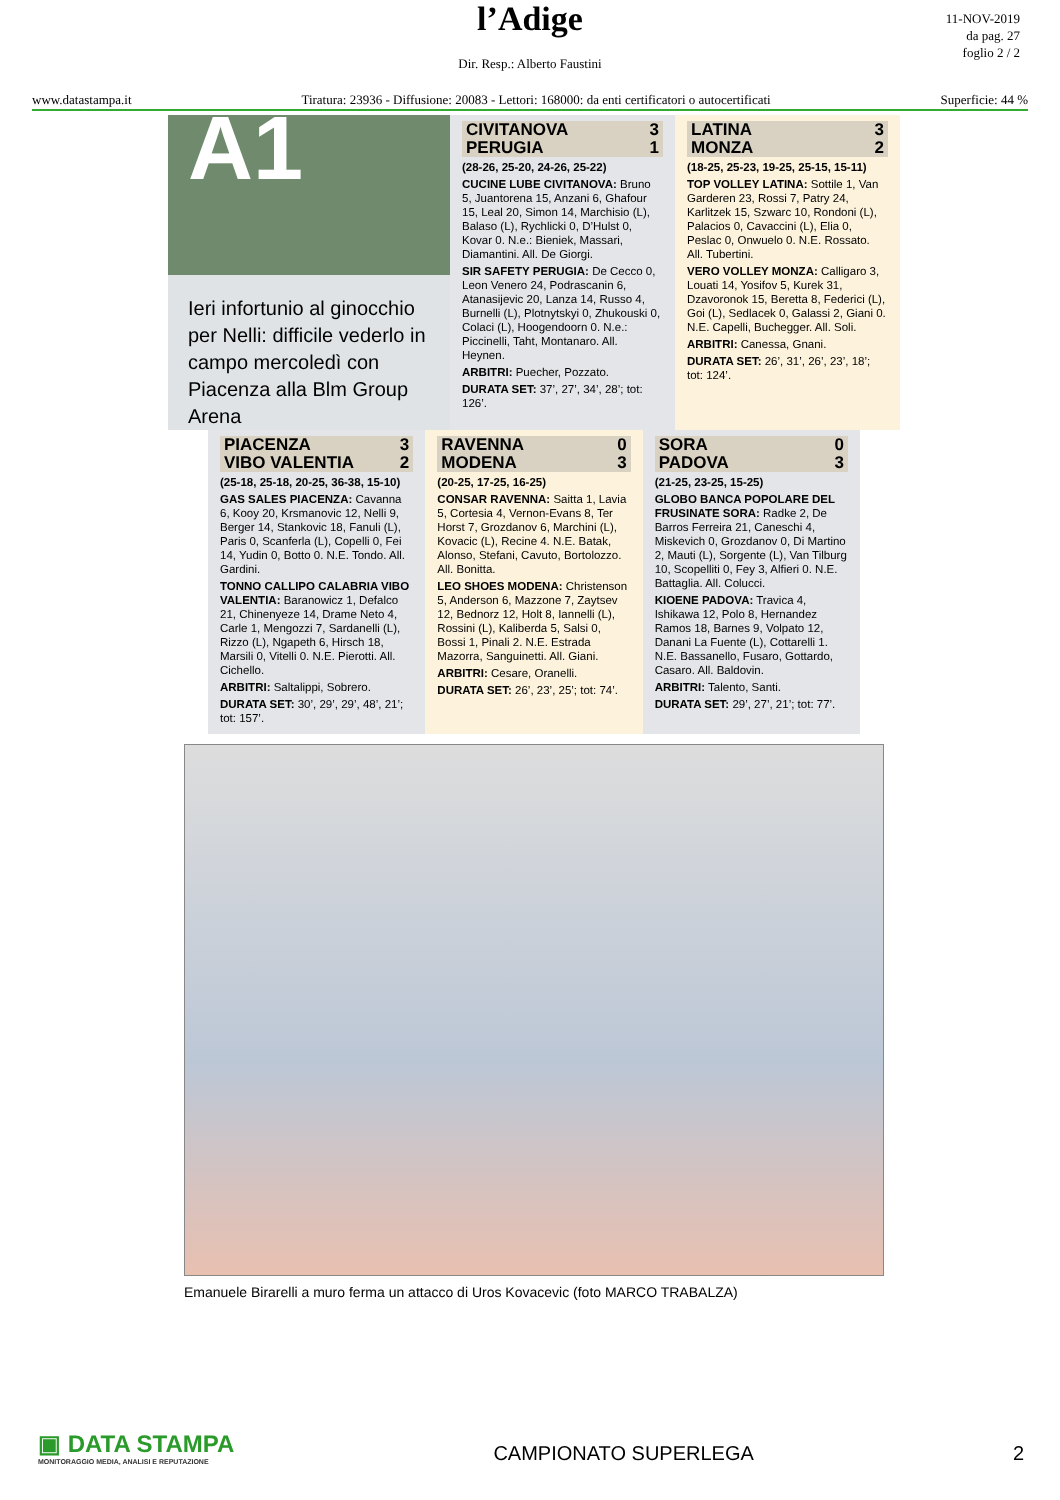l’Adige
Dir. Resp.: Alberto Faustini
11-NOV-2019
da pag. 27
foglio 2 / 2
www.datastampa.it Tiratura: 23936 - Diffusione: 20083 - Lettori: 168000: da enti certificatori o autocertificati Superficie: 44 %
A1
Ieri infortunio al ginocchio per Nelli: difficile vederlo in campo mercoledì con Piacenza alla Blm Group Arena
| CIVITANOVA | 3 |
| PERUGIA | 1 |
(28-26, 25-20, 24-26, 25-22)
CUCINE LUBE CIVITANOVA: Bruno 5, Juantorena 15, Anzani 6, Ghafour 15, Leal 20, Simon 14, Marchisio (L), Balaso (L), Rychlicki 0, D’Hulst 0, Kovar 0. N.e.: Bieniek, Massari, Diamantini. All. De Giorgi.
SIR SAFETY PERUGIA: De Cecco 0, Leon Venero 24, Podrascanin 6, Atanasijevic 20, Lanza 14, Russo 4, Burnelli (L), Plotnytskyi 0, Zhukouski 0, Colaci (L), Hoogendoorn 0. N.e.: Piccinelli, Taht, Montanaro. All. Heynen.
ARBITRI: Puecher, Pozzato.
DURATA SET: 37’, 27’, 34’, 28’; tot: 126’.
| LATINA | 3 |
| MONZA | 2 |
(18-25, 25-23, 19-25, 25-15, 15-11)
TOP VOLLEY LATINA: Sottile 1, Van Garderen 23, Rossi 7, Patry 24, Karlitzek 15, Szwarc 10, Rondoni (L), Palacios 0, Cavaccini (L), Elia 0, Peslac 0, Onwuelo 0. N.E. Rossato. All. Tubertini.
VERO VOLLEY MONZA: Calligaro 3, Louati 14, Yosifov 5, Kurek 31, Dzavoronok 15, Beretta 8, Federici (L), Goi (L), Sedlacek 0, Galassi 2, Giani 0. N.E. Capelli, Buchegger. All. Soli.
ARBITRI: Canessa, Gnani.
DURATA SET: 26’, 31’, 26’, 23’, 18’; tot: 124’.
| PIACENZA | 3 |
| VIBO VALENTIA | 2 |
(25-18, 25-18, 20-25, 36-38, 15-10)
GAS SALES PIACENZA: Cavanna 6, Kooy 20, Krsmanovic 12, Nelli 9, Berger 14, Stankovic 18, Fanuli (L), Paris 0, Scanferla (L), Copelli 0, Fei 14, Yudin 0, Botto 0. N.E. Tondo. All. Gardini.
TONNO CALLIPO CALABRIA VIBO VALENTIA: Baranowicz 1, Defalco 21, Chinenyeze 14, Drame Neto 4, Carle 1, Mengozzi 7, Sardanelli (L), Rizzo (L), Ngapeth 6, Hirsch 18, Marsili 0, Vitelli 0. N.E. Pierotti. All. Cichello.
ARBITRI: Saltalippi, Sobrero.
DURATA SET: 30’, 29’, 29’, 48’, 21’; tot: 157’.
| RAVENNA | 0 |
| MODENA | 3 |
(20-25, 17-25, 16-25)
CONSAR RAVENNA: Saitta 1, Lavia 5, Cortesia 4, Vernon-Evans 8, Ter Horst 7, Grozdanov 6, Marchini (L), Kovacic (L), Recine 4. N.E. Batak, Alonso, Stefani, Cavuto, Bortolozzo. All. Bonitta.
LEO SHOES MODENA: Christenson 5, Anderson 6, Mazzone 7, Zaytsev 12, Bednorz 12, Holt 8, Iannelli (L), Rossini (L), Kaliberda 5, Salsi 0, Bossi 1, Pinali 2. N.E. Estrada Mazorra, Sanguinetti. All. Giani.
ARBITRI: Cesare, Oranelli.
DURATA SET: 26’, 23’, 25’; tot: 74’.
| SORA | 0 |
| PADOVA | 3 |
(21-25, 23-25, 15-25)
GLOBO BANCA POPOLARE DEL FRUSINATE SORA: Radke 2, De Barros Ferreira 21, Caneschi 4, Miskevich 0, Grozdanov 0, Di Martino 2, Mauti (L), Sorgente (L), Van Tilburg 10, Scopelliti 0, Fey 3, Alfieri 0. N.E. Battaglia. All. Colucci.
KIOENE PADOVA: Travica 4, Ishikawa 12, Polo 8, Hernandez Ramos 18, Barnes 9, Volpato 12, Danani La Fuente (L), Cottarelli 1. N.E. Bassanello, Fusaro, Gottardo, Casaro. All. Baldovin.
ARBITRI: Talento, Santi.
DURATA SET: 29’, 27’, 21’; tot: 77’.
Emanuele Birarelli a muro ferma un attacco di Uros Kovacevic (foto MARCO TRABALZA)
▣ DATA STAMPA
MONITORAGGIO MEDIA, ANALISI E REPUTAZIONE
CAMPIONATO SUPERLEGA
2